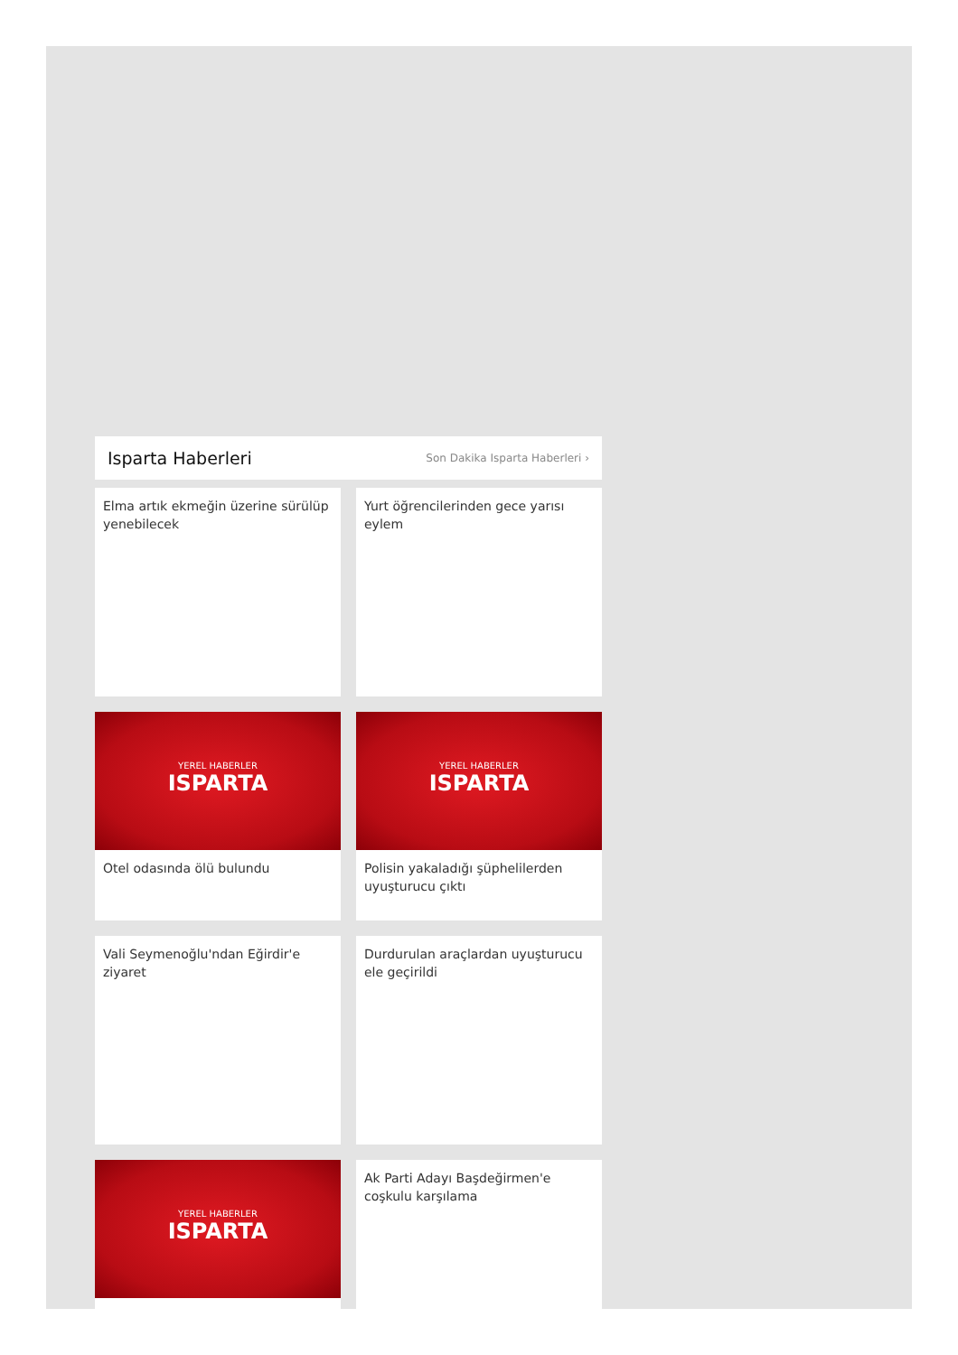Isparta Haberleri
Son Dakika Isparta Haberleri ›
Elma artık ekmeğin üzerine sürülüp yenebilecek
Yurt öğrencilerinden gece yarısı eylem
YEREL HABERLER
ISPARTA
Otel odasında ölü bulundu
YEREL HABERLER
ISPARTA
Polisin yakaladığı şüphelilerden uyuşturucu çıktı
Vali Seymenoğlu'ndan Eğirdir'e ziyaret
Durdurulan araçlardan uyuşturucu ele geçirildi
YEREL HABERLER
ISPARTA
Ak Parti Adayı Başdeğirmen'e coşkulu karşılama